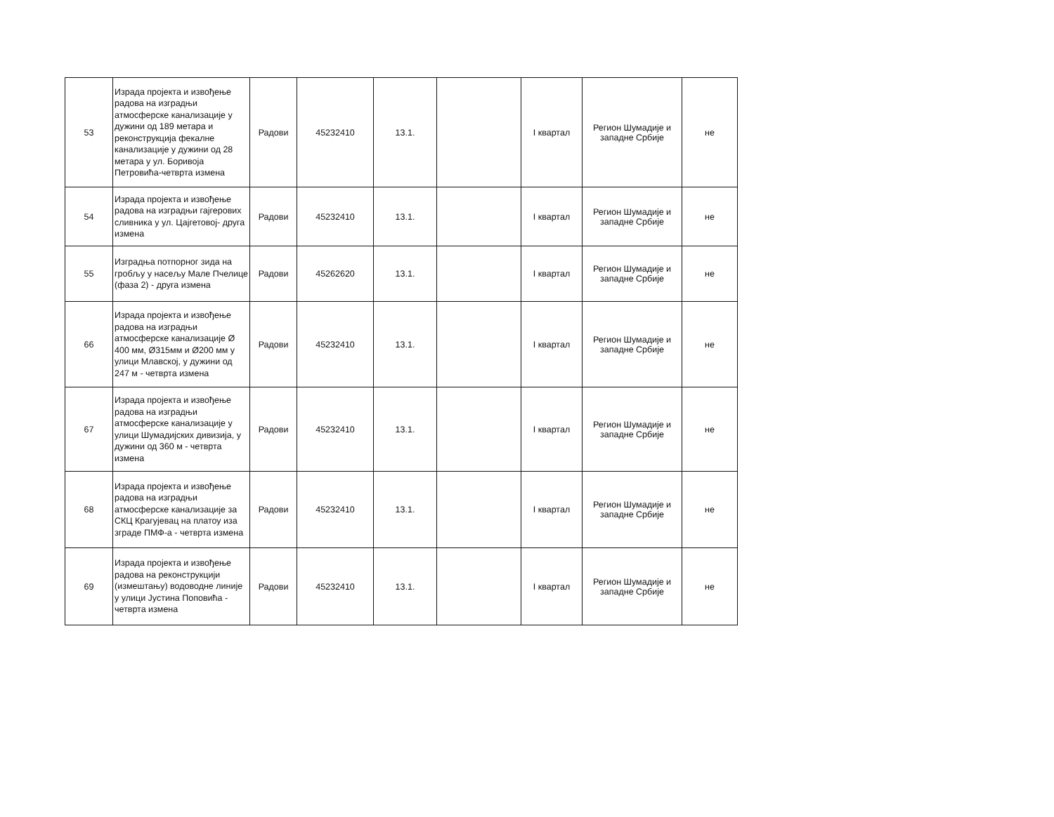| 53 | Израда пројекта и извођење радова на изградњи атмосферске канализације у дужини од 189 метара и реконструкција фекалне канализације у дужини од 28 метара у ул. Боривоја Петровића-четврта измена | Радови | 45232410 | 13.1. | | I квартал | Регион Шумадије и западне Србије | не |
| 54 | Израда пројекта и извођење радова на изградњи гајгерових сливника у ул. Цајгетовој- друга измена | Радови | 45232410 | 13.1. | | I квартал | Регион Шумадије и западне Србије | не |
| 55 | Изградња потпорног зида на гробљу у насељу Мале Пчелице (фаза 2) - друга измена | Радови | 45262620 | 13.1. | | I квартал | Регион Шумадије и западне Србије | не |
| 66 | Израда пројекта и извођење радова на изградњи атмосферске канализације Ø 400 мм, Ø315мм и Ø200 мм у улици Млавској, у дужини од 247 м - четврта измена | Радови | 45232410 | 13.1. | | I квартал | Регион Шумадије и западне Србије | не |
| 67 | Израда пројекта и извођење радова на изградњи атмосферске канализације у улици Шумадијских дивизија, у дужини од 360 м - четврта измена | Радови | 45232410 | 13.1. | | I квартал | Регион Шумадије и западне Србије | не |
| 68 | Израда пројекта и извођење радова на изградњи атмосферске канализације за СКЦ Крагујевац на платоу иза зграде ПМФ-а - четврта измена | Радови | 45232410 | 13.1. | | I квартал | Регион Шумадије и западне Србије | не |
| 69 | Израда пројекта и извођење радова на реконструкцији (измештању) водоводне линије у улици Јустина Поповића - четврта измена | Радови | 45232410 | 13.1. | | I квартал | Регион Шумадије и западне Србије | не |